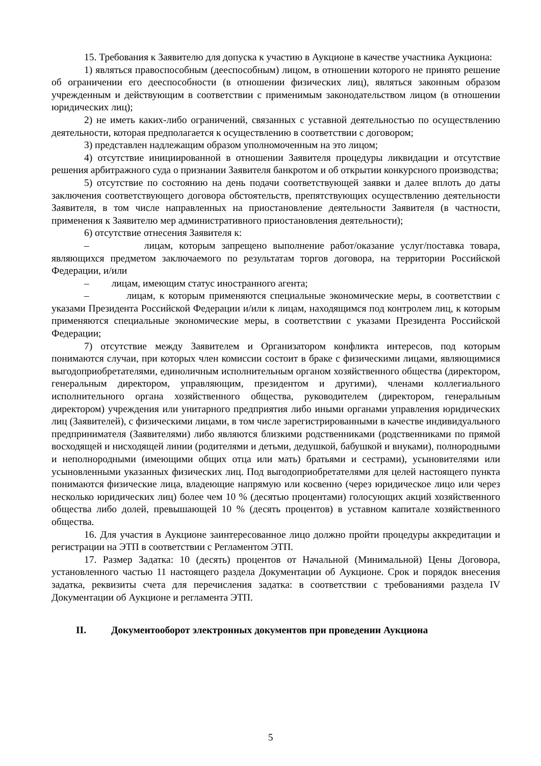15. Требования к Заявителю для допуска к участию в Аукционе в качестве участника Аукциона:
1) являться правоспособным (дееспособным) лицом, в отношении которого не принято решение об ограничении его дееспособности (в отношении физических лиц), являться законным образом учрежденным и действующим в соответствии с применимым законодательством лицом (в отношении юридических лиц);
2) не иметь каких-либо ограничений, связанных с уставной деятельностью по осуществлению деятельности, которая предполагается к осуществлению в соответствии с договором;
3) представлен надлежащим образом уполномоченным на это лицом;
4) отсутствие инициированной в отношении Заявителя процедуры ликвидации и отсутствие решения арбитражного суда о признании Заявителя банкротом и об открытии конкурсного производства;
5) отсутствие по состоянию на день подачи соответствующей заявки и далее вплоть до даты заключения соответствующего договора обстоятельств, препятствующих осуществлению деятельности Заявителя, в том числе направленных на приостановление деятельности Заявителя (в частности, применения к Заявителю мер административного приостановления деятельности);
6) отсутствие отнесения Заявителя к:
– лицам, которым запрещено выполнение работ/оказание услуг/поставка товара, являющихся предметом заключаемого по результатам торгов договора, на территории Российской Федерации, и/или
– лицам, имеющим статус иностранного агента;
– лицам, к которым применяются специальные экономические меры, в соответствии с указами Президента Российской Федерации и/или к лицам, находящимся под контролем лиц, к которым применяются специальные экономические меры, в соответствии с указами Президента Российской Федерации;
7) отсутствие между Заявителем и Организатором конфликта интересов, под которым понимаются случаи, при которых член комиссии состоит в браке с физическими лицами, являющимися выгодоприобретателями, единоличным исполнительным органом хозяйственного общества (директором, генеральным директором, управляющим, президентом и другими), членами коллегиального исполнительного органа хозяйственного общества, руководителем (директором, генеральным директором) учреждения или унитарного предприятия либо иными органами управления юридических лиц (Заявителей), с физическими лицами, в том числе зарегистрированными в качестве индивидуального предпринимателя (Заявителями) либо являются близкими родственниками (родственниками по прямой восходящей и нисходящей линии (родителями и детьми, дедушкой, бабушкой и внуками), полнородными и неполнородными (имеющими общих отца или мать) братьями и сестрами), усыновителями или усыновленными указанных физических лиц. Под выгодоприобретателями для целей настоящего пункта понимаются физические лица, владеющие напрямую или косвенно (через юридическое лицо или через несколько юридических лиц) более чем 10 % (десятью процентами) голосующих акций хозяйственного общества либо долей, превышающей 10 % (десять процентов) в уставном капитале хозяйственного общества.
16. Для участия в Аукционе заинтересованное лицо должно пройти процедуры аккредитации и регистрации на ЭТП в соответствии с Регламентом ЭТП.
17. Размер Задатка: 10 (десять) процентов от Начальной (Минимальной) Цены Договора, установленного частью 11 настоящего раздела Документации об Аукционе. Срок и порядок внесения задатка, реквизиты счета для перечисления задатка: в соответствии с требованиями раздела IV Документации об Аукционе и регламента ЭТП.
II. Документооборот электронных документов при проведении Аукциона
5